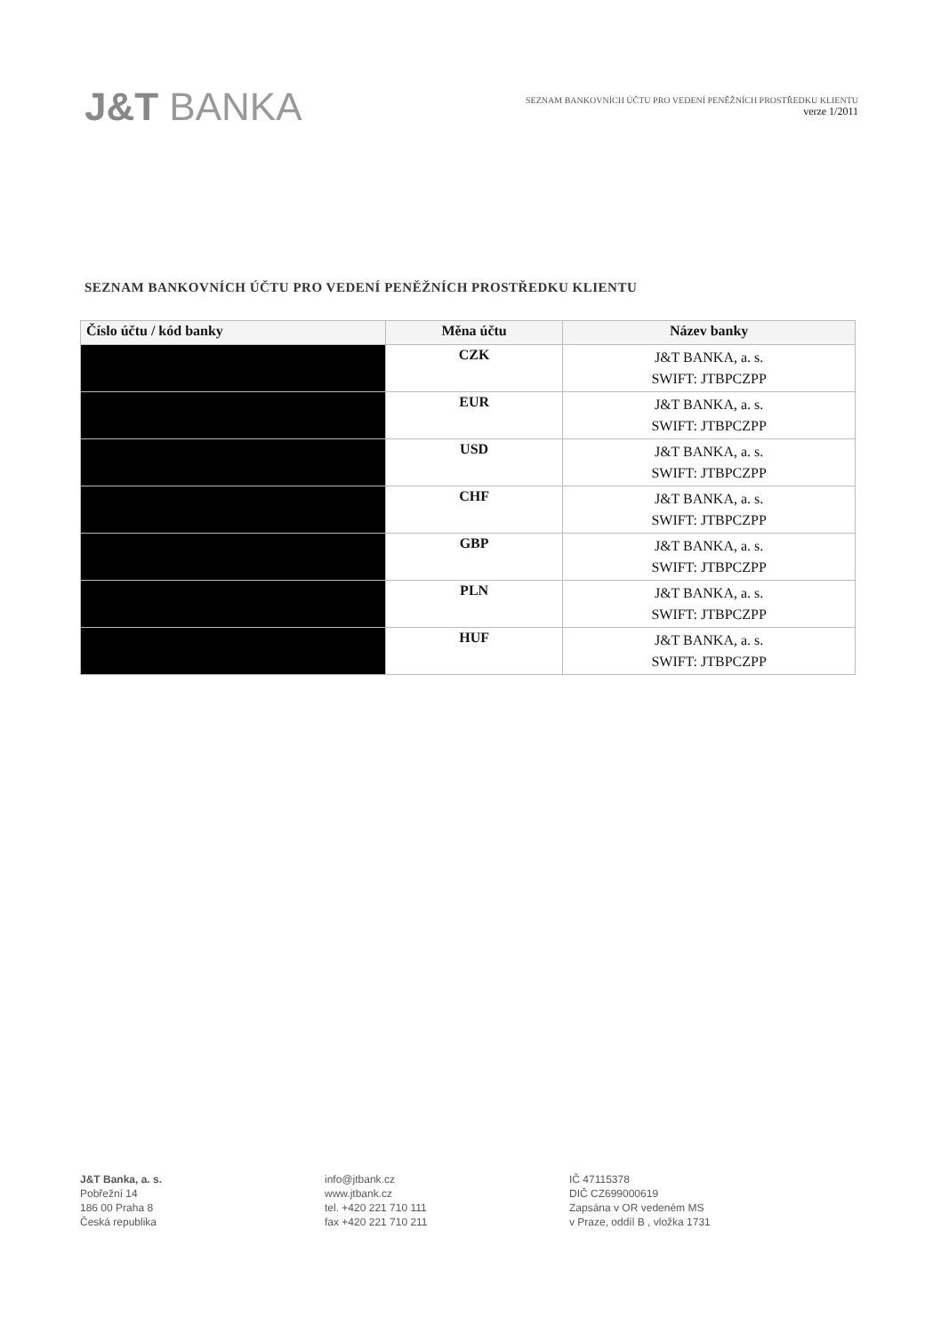J&T BANKA
SEZNAM BANKOVNÍCH ÚČTU PRO VEDENÍ PENĚŽNÍCH PROSTŘEDKU KLIENTU
verze 1/2011
SEZNAM BANKOVNÍCH ÚČTU PRO VEDENÍ PENĚŽNÍCH PROSTŘEDKU KLIENTU
| Číslo účtu / kód banky | Měna účtu | Název banky |
| --- | --- | --- |
| | CZK | J&T BANKA, a. s. SWIFT: JTBPCZPP |
| | EUR | J&T BANKA, a. s. SWIFT: JTBPCZPP |
| | USD | J&T BANKA, a. s. SWIFT: JTBPCZPP |
| | CHF | J&T BANKA, a. s. SWIFT: JTBPCZPP |
| | GBP | J&T BANKA, a. s. SWIFT: JTBPCZPP |
| | PLN | J&T BANKA, a. s. SWIFT: JTBPCZPP |
| | HUF | J&T BANKA, a. s. SWIFT: JTBPCZPP |
J&T Banka, a. s.
Pobřežní 14
186 00 Praha 8
Česká republika
info@jtbank.cz
www.jtbank.cz
tel. +420 221 710 111
fax +420 221 710 211
IČ 47115378
DIČ CZ699000619
Zapsána v OR vedeném MS
v Praze, oddíl B , vložka 1731